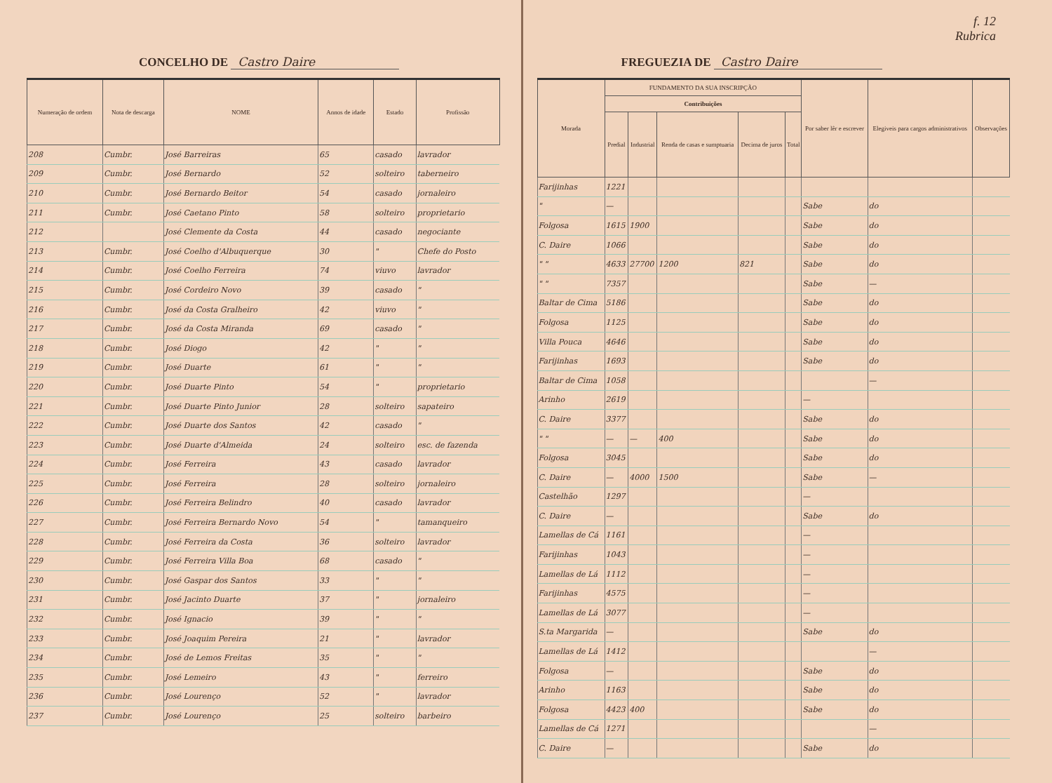CONCELHO DE Castro Daire
| Numeração de ordem | Nota de descarga | NOME | Annos de idade | Estado | Profissão |
| --- | --- | --- | --- | --- | --- |
| 208 | Cumbr. | José Barreiras | 65 | casado | lavrador |
| 209 | Cumbr. | José Bernardo | 52 | solteiro | taberneiro |
| 210 | Cumbr. | José Bernardo Beitor | 54 | casado | jornaleiro |
| 211 | Cumbr. | José Caetano Pinto | 58 | solteiro | proprietario |
| 212 | | José Clemente da Costa | 44 | casado | negociante |
| 213 | Cumbr. | José Coelho d'Albuquerque | 30 | " | Chefe do Posto |
| 214 | Cumbr. | José Coelho Ferreira | 74 | viuvo | lavrador |
| 215 | Cumbr. | José Cordeiro Novo | 39 | casado | " |
| 216 | Cumbr. | José da Costa Gralheiro | 42 | viuvo | " |
| 217 | Cumbr. | José da Costa Miranda | 69 | casado | " |
| 218 | Cumbr. | José Diogo | 42 | " | " |
| 219 | Cumbr. | José Duarte | 61 | " | " |
| 220 | Cumbr. | José Duarte Pinto | 54 | " | proprietario |
| 221 | Cumbr. | José Duarte Pinto Junior | 28 | solteiro | sapateiro |
| 222 | Cumbr. | José Duarte dos Santos | 42 | casado | " |
| 223 | Cumbr. | José Duarte d'Almeida | 24 | solteiro | esc. de fazenda |
| 224 | Cumbr. | José Ferreira | 43 | casado | lavrador |
| 225 | Cumbr. | José Ferreira | 28 | solteiro | jornaleiro |
| 226 | Cumbr. | José Ferreira Belindro | 40 | casado | lavrador |
| 227 | Cumbr. | José Ferreira Bernardo Novo | 54 | " | tamanqueiro |
| 228 | Cumbr. | José Ferreira da Costa | 36 | solteiro | lavrador |
| 229 | Cumbr. | José Ferreira Villa Boa | 68 | casado | " |
| 230 | Cumbr. | José Gaspar dos Santos | 33 | " | " |
| 231 | Cumbr. | José Jacinto Duarte | 37 | " | jornaleiro |
| 232 | Cumbr. | José Ignacio | 39 | " | " |
| 233 | Cumbr. | José Joaquim Pereira | 21 | " | lavrador |
| 234 | Cumbr. | José de Lemos Freitas | 35 | " | " |
| 235 | Cumbr. | José Lemeiro | 43 | " | ferreiro |
| 236 | Cumbr. | José Lourenço | 52 | " | lavrador |
| 237 | Cumbr. | José Lourenço | 25 | solteiro | barbeiro |
f. 12
Rubrica
FREGUEZIA DE Castro Daire
| Morada | FUNDAMENTO DA SUA INSCRIPÇÃO | | | | | Por saber lêr e escrever | Elegiveis para cargos administrativos | Observações |
| --- | --- | --- | --- | --- | --- | --- | --- | --- |
| | Contribuições | | | | | | | |
| | Predial | Industrial | Renda de casas e sumptuaria | Decima de juros | Total | | | |
| Farijinhas | 1221 | | | | | | | |
| " | — | | | | | Sabe | do | |
| Folgosa | 1615 | 1900 | | | | Sabe | do | |
| C. Daire | 1066 | | | | | Sabe | do | |
| " " | 4633 | 27700 | 1200 | 821 | | Sabe | do | |
| " " | 7357 | | | | | Sabe | — | |
| Baltar de Cima | 5186 | | | | | Sabe | do | |
| Folgosa | 1125 | | | | | Sabe | do | |
| Villa Pouca | 4646 | | | | | Sabe | do | |
| Farijinhas | 1693 | | | | | Sabe | do | |
| Baltar de Cima | 1058 | | | | | | — | |
| Arinho | 2619 | | | | | — | | |
| C. Daire | 3377 | | | | | Sabe | do | |
| " " | — | — | 400 | | | Sabe | do | |
| Folgosa | 3045 | | | | | Sabe | do | |
| C. Daire | — | 4000 | 1500 | | | Sabe | — | |
| Castelhão | 1297 | | | | | — | | |
| C. Daire | — | | | | | Sabe | do | |
| Lamellas de Cá | 1161 | | | | | — | | |
| Farijinhas | 1043 | | | | | — | | |
| Lamellas de Lá | 1112 | | | | | — | | |
| Farijinhas | 4575 | | | | | — | | |
| Lamellas de Lá | 3077 | | | | | — | | |
| S.ta Margarida | — | | | | | Sabe | do | |
| Lamellas de Lá | 1412 | | | | | | — | |
| Folgosa | — | | | | | Sabe | do | |
| Arinho | 1163 | | | | | Sabe | do | |
| Folgosa | 4423 | 400 | | | | Sabe | do | |
| Lamellas de Cá | 1271 | | | | | | — | |
| C. Daire | — | | | | | Sabe | do | |